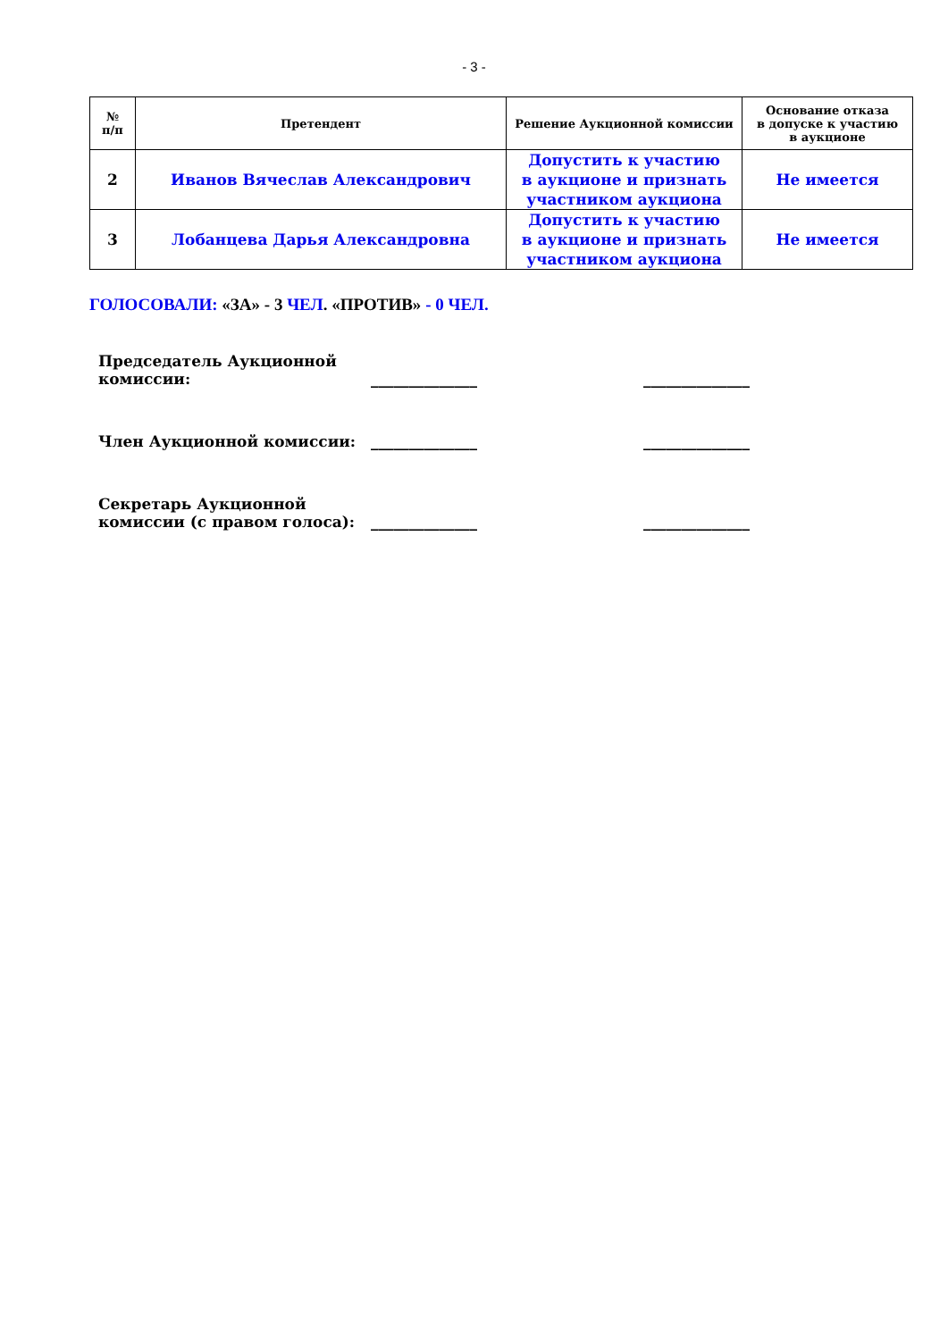- 3 -
| № п/п | Претендент | Решение Аукционной комиссии | Основание отказа в допуске к участию в аукционе |
| --- | --- | --- | --- |
| 2 | Иванов Вячеслав Александрович | Допустить к участию в аукционе и признать участником аукциона | Не имеется |
| 3 | Лобанцева Дарья Александровна | Допустить к участию в аукционе и признать участником аукциона | Не имеется |
ГОЛОСОВАЛИ: «ЗА» - 3 ЧЕЛ. «ПРОТИВ» - 0 ЧЕЛ.
Председатель Аукционной
комиссии:
______________
______________
Член Аукционной комиссии:
______________
______________
Секретарь Аукционной
комиссии (с правом голоса):
______________
______________